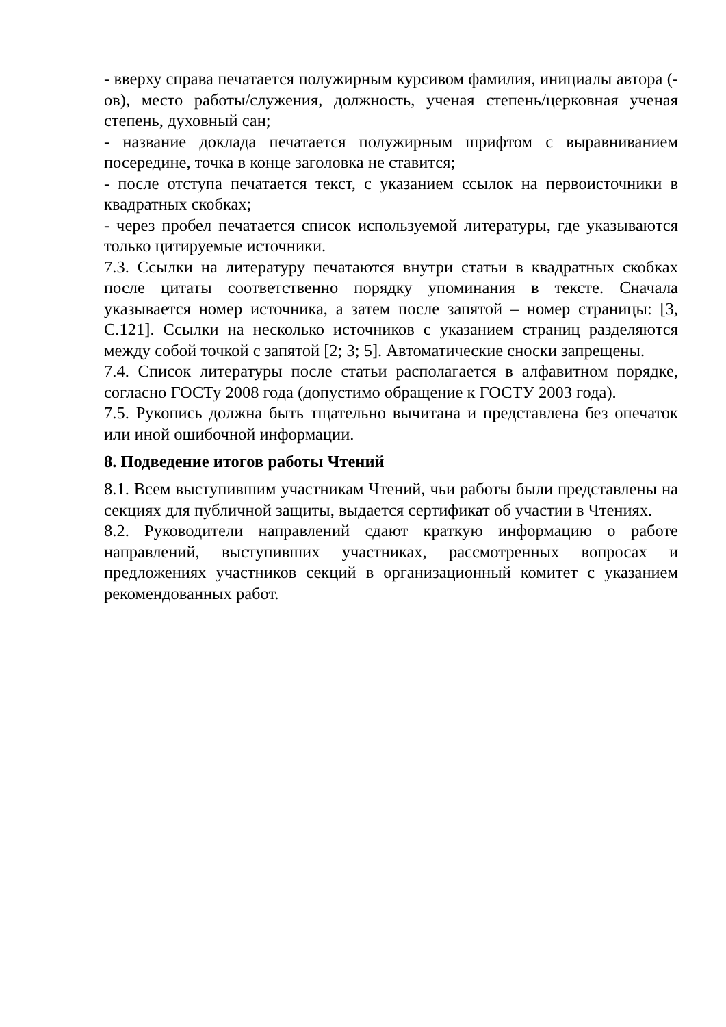- вверху справа печатается полужирным курсивом фамилия, инициалы автора (-ов), место работы/служения, должность, ученая степень/церковная ученая степень, духовный сан;
- название доклада печатается полужирным шрифтом с выравниванием посередине, точка в конце заголовка не ставится;
- после отступа печатается текст, с указанием ссылок на первоисточники в квадратных скобках;
- через пробел печатается список используемой литературы, где указываются только цитируемые источники.
7.3. Ссылки на литературу печатаются внутри статьи в квадратных скобках после цитаты соответственно порядку упоминания в тексте. Сначала указывается номер источника, а затем после запятой – номер страницы: [3, С.121]. Ссылки на несколько источников с указанием страниц разделяются между собой точкой с запятой [2; 3; 5]. Автоматические сноски запрещены.
7.4. Список литературы после статьи располагается в алфавитном порядке, согласно ГОСТу 2008 года (допустимо обращение к ГОСТУ 2003 года).
7.5. Рукопись должна быть тщательно вычитана и представлена без опечаток или иной ошибочной информации.
8. Подведение итогов работы Чтений
8.1. Всем выступившим участникам Чтений, чьи работы были представлены на секциях для публичной защиты, выдается сертификат об участии в Чтениях.
8.2. Руководители направлений сдают краткую информацию о работе направлений, выступивших участниках, рассмотренных вопросах и предложениях участников секций в организационный комитет с указанием рекомендованных работ.